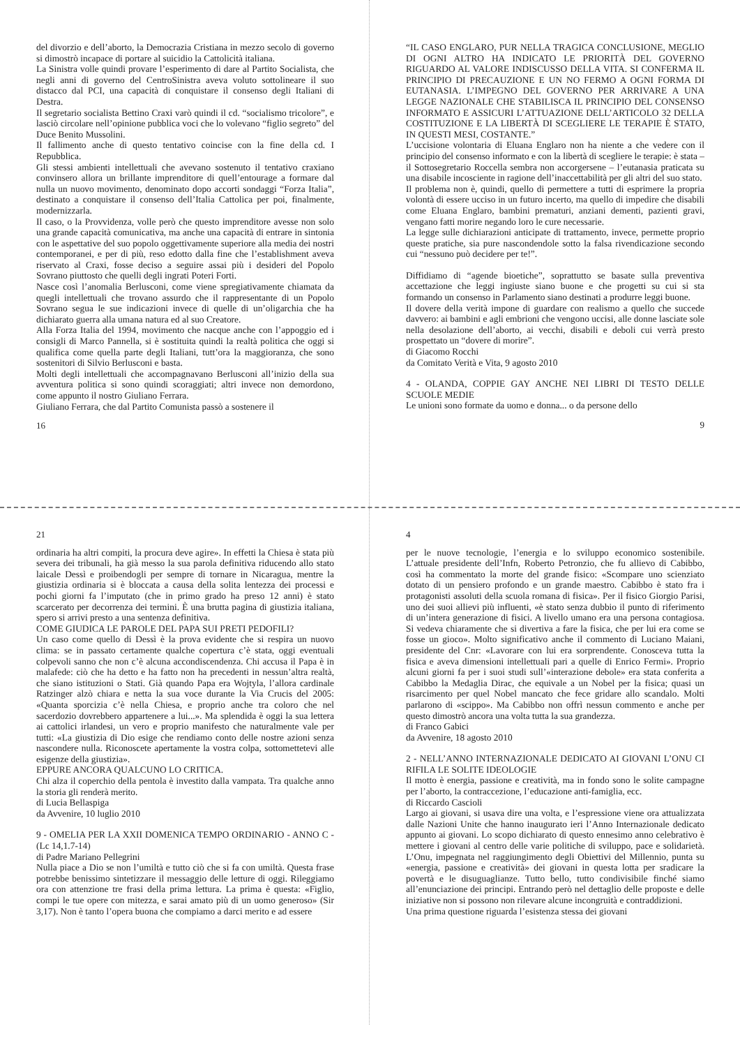del divorzio e dell’aborto, la Democrazia Cristiana in mezzo secolo di governo si dimostrò incapace di portare al suicidio la Cattolicità italiana.
La Sinistra volle quindi provare l’esperimento di dare al Partito Socialista, che negli anni di governo del CentroSinistra aveva voluto sottolineare il suo distacco dal PCI, una capacità di conquistare il consenso degli Italiani di Destra.
Il segretario socialista Bettino Craxi varò quindi il cd. “socialismo tricolore”, e lasciò circolare nell’opinione pubblica voci che lo volevano “figlio segreto” del Duce Benito Mussolini.
Il fallimento anche di questo tentativo coincise con la fine della cd. I Repubblica.
Gli stessi ambienti intellettuali che avevano sostenuto il tentativo craxiano convinsero allora un brillante imprenditore di quell’entourage a formare dal nulla un nuovo movimento, denominato dopo accorti sondaggi “Forza Italia”, destinato a conquistare il consenso dell’Italia Cattolica per poi, finalmente, modernizzarla.
Il caso, o la Provvidenza, volle però che questo imprenditore avesse non solo una grande capacità comunicativa, ma anche una capacità di entrare in sintonia con le aspettative del suo popolo oggettivamente superiore alla media dei nostri contemporanei, e per di più, reso edotto dalla fine che l’establishment aveva riservato al Craxi, fosse deciso a seguire assai più i desideri del Popolo Sovrano piuttosto che quelli degli ingrati Poteri Forti.
Nasce così l’anomalia Berlusconi, come viene spregiativamente chiamata da quegli intellettuali che trovano assurdo che il rappresentante di un Popolo Sovrano segua le sue indicazioni invece di quelle di un’oligarchia che ha dichiarato guerra alla umana natura ed al suo Creatore.
Alla Forza Italia del 1994, movimento che nacque anche con l’appoggio ed i consigli di Marco Pannella, si è sostituita quindi la realtà politica che oggi si qualifica come quella parte degli Italiani, tutt’ora la maggioranza, che sono sostenitori di Silvio Berlusconi e basta.
Molti degli intellettuali che accompagnavano Berlusconi all’inizio della sua avventura politica si sono quindi scoraggiati; altri invece non demordono, come appunto il nostro Giuliano Ferrara.
Giuliano Ferrara, che dal Partito Comunista passò a sostenere il
16
“IL CASO ENGLARO, PUR NELLA TRAGICA CONCLUSIONE, MEGLIO DI OGNI ALTRO HA INDICATO LE PRIORITÀ DEL GOVERNO RIGUARDO AL VALORE INDISCUSSO DELLA VITA. SI CONFERMA IL PRINCIPIO DI PRECAUZIONE E UN NO FERMO A OGNI FORMA DI EUTANASIA. L’IMPEGNO DEL GOVERNO PER ARRIVARE A UNA LEGGE NAZIONALE CHE STABILISCA IL PRINCIPIO DEL CONSENSO INFORMATO E ASSICURI L’ATTUAZIONE DELL’ARTICOLO 32 DELLA COSTITUZIONE E LA LIBERTÀ DI SCEGLIERE LE TERAPIE È STATO, IN QUESTI MESI, COSTANTE.”
L’uccisione volontaria di Eluana Englaro non ha niente a che vedere con il principio del consenso informato e con la libertà di scegliere le terapie: è stata – il Sottosegretario Roccella sembra non accorgersene – l’eutanasia praticata su una disabile incosciente in ragione dell’inaccettabilità per gli altri del suo stato.
Il problema non è, quindi, quello di permettere a tutti di esprimere la propria volontà di essere ucciso in un futuro incerto, ma quello di impedire che disabili come Eluana Englaro, bambini prematuri, anziani dementi, pazienti gravi, vengano fatti morire negando loro le cure necessarie.
La legge sulle dichiarazioni anticipate di trattamento, invece, permette proprio queste pratiche, sia pure nascondendole sotto la falsa rivendicazione secondo cui “nessuno può decidere per te!”.
Diffidiamo di “agende bioetiche”, soprattutto se basate sulla preventiva accettazione che leggi ingiuste siano buone e che progetti su cui si sta formando un consenso in Parlamento siano destinati a produrre leggi buone.
Il dovere della verità impone di guardare con realismo a quello che succede davvero: ai bambini e agli embrioni che vengono uccisi, alle donne lasciate sole nella desolazione dell’aborto, ai vecchi, disabili e deboli cui verrà presto prospettato un “dovere di morire”.
di Giacomo Rocchi
da Comitato Verità e Vita, 9 agosto 2010
4 - OLANDA, COPPIE GAY ANCHE NEI LIBRI DI TESTO DELLE SCUOLE MEDIE
Le unioni sono formate da uomo e donna... o da persone dello
9
21
ordinaria ha altri compiti, la procura deve agire». In effetti la Chiesa è stata più severa dei tribunali, ha già messo la sua parola definitiva riducendo allo stato laicale Dessì e proibendogli per sempre di tornare in Nicaragua, mentre la giustizia ordinaria si è bloccata a causa della solita lentezza dei processi e pochi giorni fa l’imputato (che in primo grado ha preso 12 anni) è stato scarcerato per decorrenza dei termini. È una brutta pagina di giustizia italiana, spero si arrivi presto a una sentenza definitiva.
COME GIUDICA LE PAROLE DEL PAPA SUI PRETI PEDOFILI?
Un caso come quello di Dessì è la prova evidente che si respira un nuovo clima: se in passato certamente qualche copertura c’è stata, oggi eventuali colpevoli sanno che non c’è alcuna accondiscendenza. Chi accusa il Papa è in malafede: ciò che ha detto e ha fatto non ha precedenti in nessun’altra realtà, che siano istituzioni o Stati. Già quando Papa era Wojtyla, l’allora cardinale Ratzinger alzò chiara e netta la sua voce durante la Via Crucis del 2005: «Quanta sporcizia c’è nella Chiesa, e proprio anche tra coloro che nel sacerdozio dovrebbero appartenere a lui...». Ma splendida è oggi la sua lettera ai cattolici irlandesi, un vero e proprio manifesto che naturalmente vale per tutti: «La giustizia di Dio esige che rendiamo conto delle nostre azioni senza nascondere nulla. Riconoscete apertamente la vostra colpa, sottomettetevi alle esigenze della giustizia».
EPPURE ANCORA QUALCUNO LO CRITICA.
Chi alza il coperchio della pentola è investito dalla vampata. Tra qualche anno la storia gli renderà merito.
di Lucia Bellaspiga
da Avvenire, 10 luglio 2010
9 - OMELIA PER LA XXII DOMENICA TEMPO ORDINARIO - ANNO C - (Lc 14,1.7-14)
di Padre Mariano Pellegrini
Nulla piace a Dio se non l’umiltà e tutto ciò che si fa con umiltà. Questa frase potrebbe benissimo sintetizzare il messaggio delle letture di oggi. Rileggiamo ora con attenzione tre frasi della prima lettura. La prima è questa: «Figlio, compi le tue opere con mitezza, e sarai amato più di un uomo generoso» (Sir 3,17). Non è tanto l’opera buona che compiamo a darci merito e ad essere
4
per le nuove tecnologie, l’energia e lo sviluppo economico sostenibile. L’attuale presidente dell’Infn, Roberto Petronzio, che fu allievo di Cabibbo, così ha commentato la morte del grande fisico: «Scompare uno scienziato dotato di un pensiero profondo e un grande maestro. Cabibbo è stato fra i protagonisti assoluti della scuola romana di fisica». Per il fisico Giorgio Parisi, uno dei suoi allievi più influenti, «è stato senza dubbio il punto di riferimento di un’intera generazione di fisici. A livello umano era una persona contagiosa. Si vedeva chiaramente che si divertiva a fare la fisica, che per lui era come se fosse un gioco». Molto significativo anche il commento di Luciano Maiani, presidente del Cnr: «Lavorare con lui era sorprendente. Conosceva tutta la fisica e aveva dimensioni intellettuali pari a quelle di Enrico Fermi». Proprio alcuni giorni fa per i suoi studi sull’«interazione debole» era stata conferita a Cabibbo la Medaglia Dirac, che equivale a un Nobel per la fisica; quasi un risarcimento per quel Nobel mancato che fece gridare allo scandalo. Molti parlarono di «scippo». Ma Cabibbo non offrì nessun commento e anche per questo dimostrò ancora una volta tutta la sua grandezza.
di Franco Gabici
da Avvenire, 18 agosto 2010
2 - NELL’ANNO INTERNAZIONALE DEDICATO AI GIOVANI L’ONU CI RIFILA LE SOLITE IDEOLOGIE
Il motto è energia, passione e creatività, ma in fondo sono le solite campagne per l’aborto, la contraccezione, l’educazione anti-famiglia, ecc.
di Riccardo Cascioli
Largo ai giovani, si usava dire una volta, e l’espressione viene ora attualizzata dalle Nazioni Unite che hanno inaugurato ieri l’Anno Internazionale dedicato appunto ai giovani. Lo scopo dichiarato di questo ennesimo anno celebrativo è mettere i giovani al centro delle varie politiche di sviluppo, pace e solidarietà. L’Onu, impegnata nel raggiungimento degli Obiettivi del Millennio, punta su «energia, passione e creatività» dei giovani in questa lotta per sradicare la povertà e le disuguaglianze. Tutto bello, tutto condivisibile finché siamo all’enunciazione dei principi. Entrando però nel dettaglio delle proposte e delle iniziative non si possono non rilevare alcune incongruità e contraddizioni.
Una prima questione riguarda l’esistenza stessa dei giovani